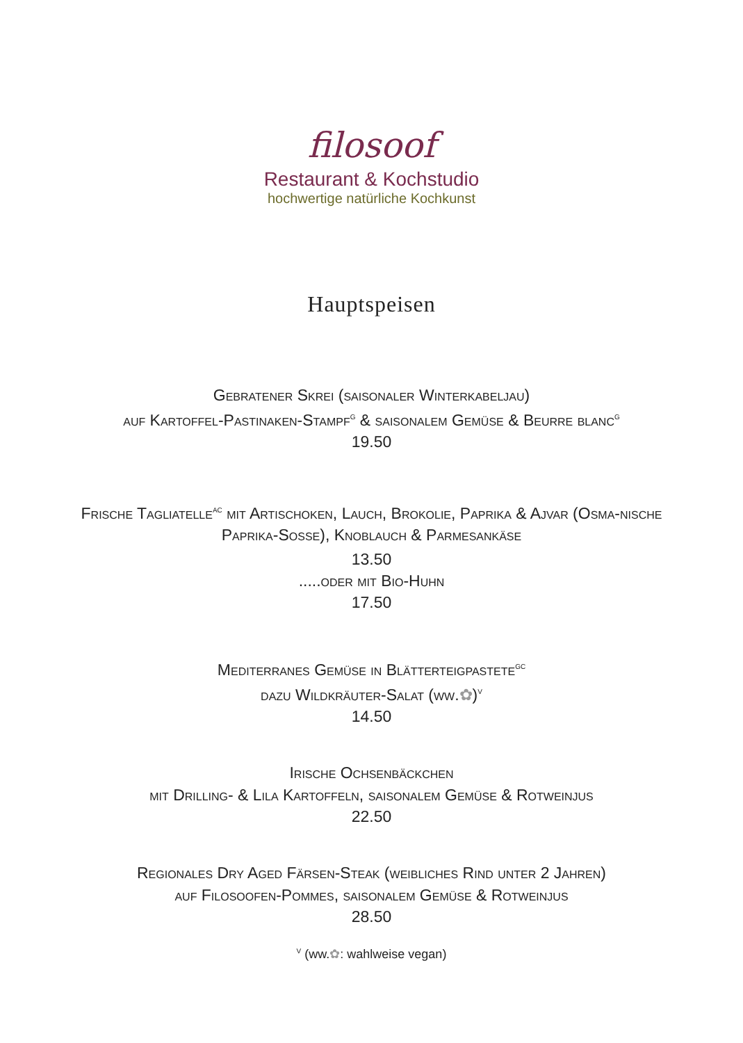filosoof
Restaurant & Kochstudio
hochwertige natürliche Kochkunst
Hauptspeisen
Gebratener Skrei (saisonaler Winterkabeljau)
auf Kartoffel-Pastinaken-Stampf<sup>G</sup> & saisonalem Gemüse & Beurre blanc<sup>G</sup>
19.50
Frische Tagliatelle<sup>AC</sup> mit Artischoken, Lauch, Brokolie, Paprika & Ajvar (Osma-nische Paprika-Sosse), Knoblauch & Parmesankäse
13.50
.....oder mit Bio-Huhn
17.50
Mediterranes Gemüse in Blätterteigpastete<sup>GC</sup>
dazu Wildkräuter-Salat (ww.✿)<sup>V</sup>
14.50
Irische Ochsenbäckchen
mit Drilling- & Lila Kartoffeln, saisonalem Gemüse & Rotweinjus
22.50
Regionales Dry Aged Färsen-Steak (weibliches Rind unter 2 Jahren)
auf Filosoofen-Pommes, saisonalem Gemüse & Rotweinjus
28.50
<sup>V</sup> (ww.✿: wahlweise vegan)